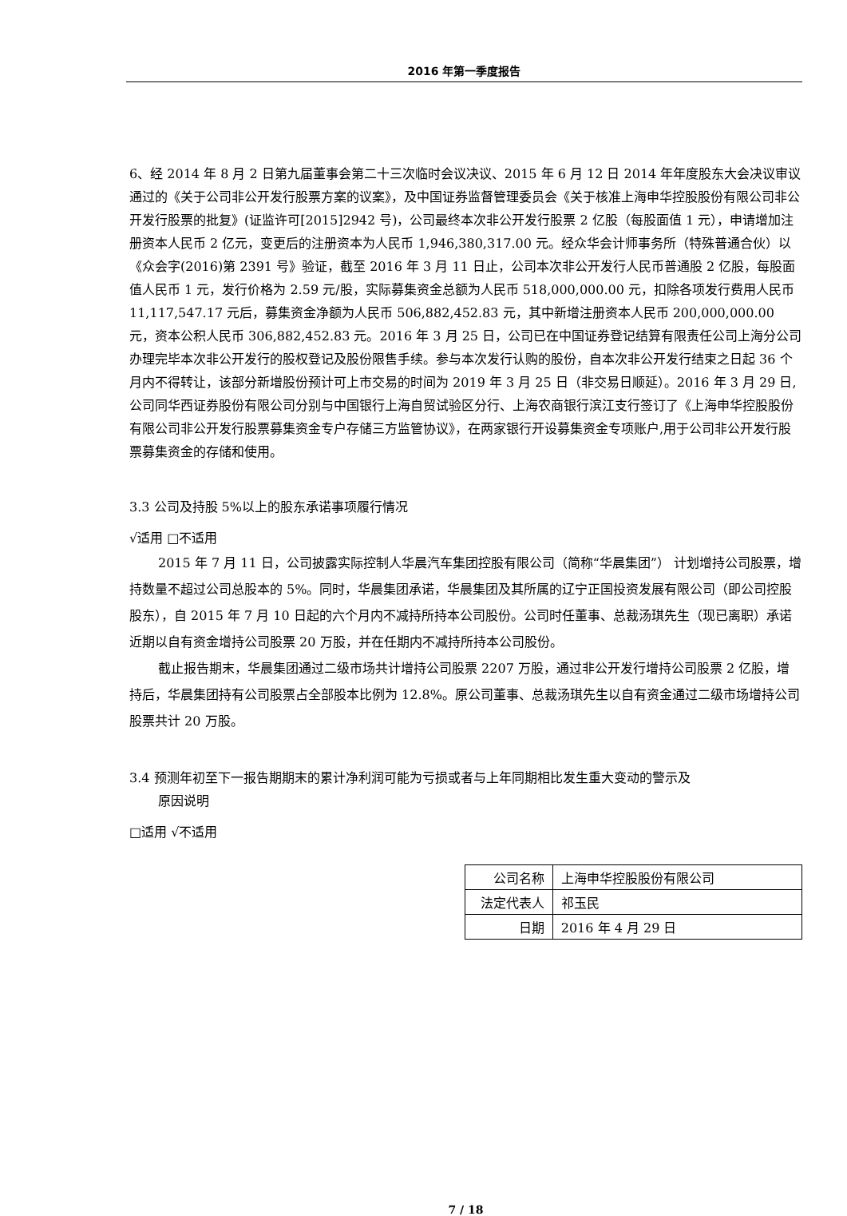2016 年第一季度报告
6、经 2014 年 8 月 2 日第九届董事会第二十三次临时会议决议、2015 年 6 月 12 日 2014 年年度股东大会决议审议通过的《关于公司非公开发行股票方案的议案》，及中国证券监督管理委员会《关于核准上海申华控股股份有限公司非公开发行股票的批复》(证监许可[2015]2942 号)，公司最终本次非公开发行股票 2 亿股（每股面值 1 元），申请增加注册资本人民币 2 亿元，变更后的注册资本为人民币 1,946,380,317.00 元。经众华会计师事务所（特殊普通合伙）以《众会字(2016)第 2391 号》验证，截至 2016 年 3 月 11 日止，公司本次非公开发行人民币普通股 2 亿股，每股面值人民币 1 元，发行价格为 2.59 元/股，实际募集资金总额为人民币 518,000,000.00 元，扣除各项发行费用人民币 11,117,547.17 元后，募集资金净额为人民币 506,882,452.83 元，其中新增注册资本人民币 200,000,000.00 元，资本公积人民币 306,882,452.83 元。2016 年 3 月 25 日，公司已在中国证券登记结算有限责任公司上海分公司办理完毕本次非公开发行的股权登记及股份限售手续。参与本次发行认购的股份，自本次非公开发行结束之日起 36 个月内不得转让，该部分新增股份预计可上市交易的时间为 2019 年 3 月 25 日（非交易日顺延）。2016 年 3 月 29 日,公司同华西证券股份有限公司分别与中国银行上海自贸试验区分行、上海农商银行滨江支行签订了《上海申华控股股份有限公司非公开发行股票募集资金专户存储三方监管协议》，在两家银行开设募集资金专项账户,用于公司非公开发行股票募集资金的存储和使用。
3.3 公司及持股 5%以上的股东承诺事项履行情况
√适用 □不适用
2015 年 7 月 11 日，公司披露实际控制人华晨汽车集团控股有限公司（简称“华晨集团”） 计划增持公司股票，增持数量不超过公司总股本的 5%。同时，华晨集团承诺，华晨集团及其所属的辽宁正国投资发展有限公司（即公司控股股东），自 2015 年 7 月 10 日起的六个月内不减持所持本公司股份。公司时任董事、总裁汤琪先生（现已离职）承诺近期以自有资金增持公司股票 20 万股，并在任期内不减持所持本公司股份。
截止报告期末，华晨集团通过二级市场共计增持公司股票 2207 万股，通过非公开发行增持公司股票 2 亿股，增持后，华晨集团持有公司股票占全部股本比例为 12.8%。原公司董事、总裁汤琪先生以自有资金通过二级市场增持公司股票共计 20 万股。
3.4 预测年初至下一报告期期末的累计净利润可能为亏损或者与上年同期相比发生重大变动的警示及
原因说明
□适用 √不适用
| 公司名称 | 上海申华控股股份有限公司 |
| 法定代表人 | 祁玉民 |
| 日期 | 2016 年 4 月 29 日 |
7 / 18